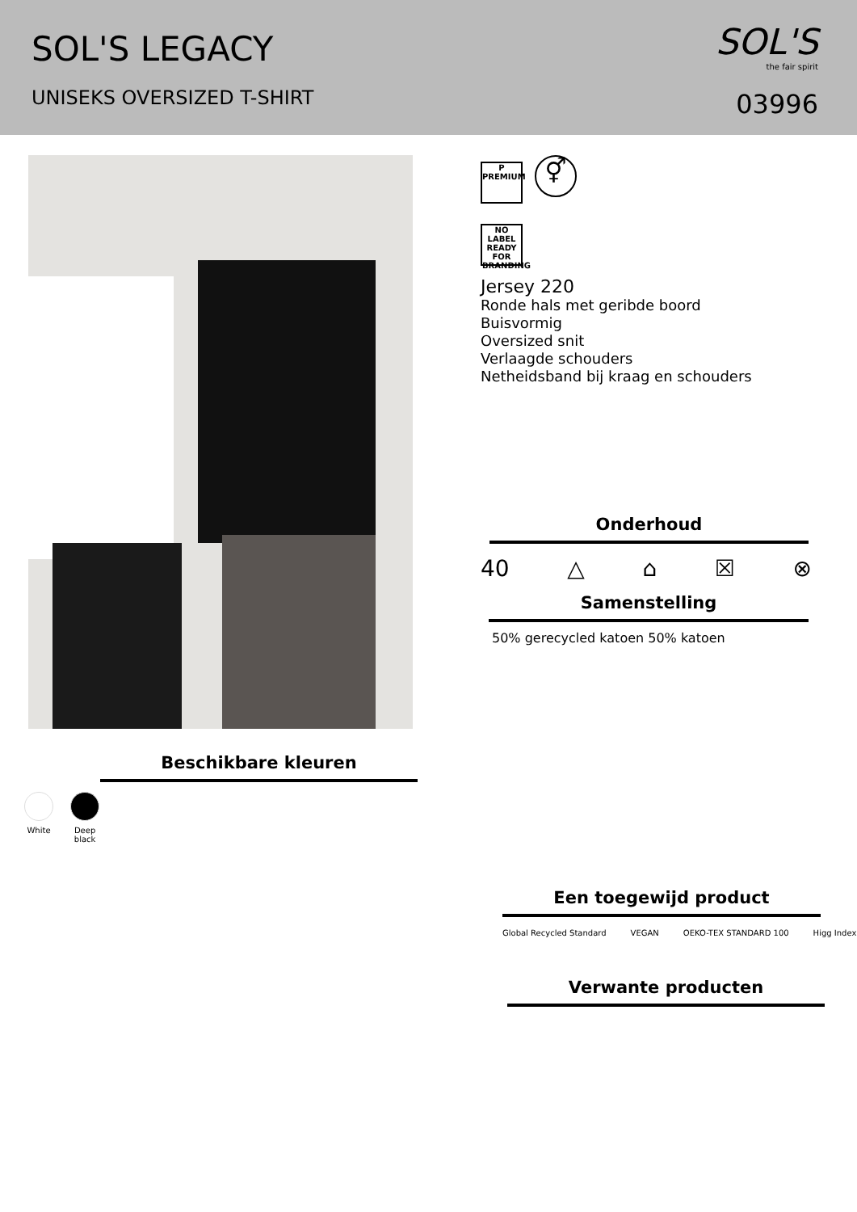SOL'S LEGACY
UNISEKS OVERSIZED T-SHIRT
SOL'S
the fair spirit
03996
Beschikbare kleuren
White
Deep black
P
PREMIUM ⚥
NO LABEL READY FOR BRANDING
Jersey 220
Ronde hals met geribde boord
Buisvormig
Oversized snit
Verlaagde schouders
Netheidsband bij kraag en schouders
Onderhoud
40 △ ⌂ ☒ ⊗
Samenstelling
50% gerecycled katoen 50% katoen
Een toegewijd product
Global Recycled Standard VEGAN OEKO-TEX STANDARD 100 Higg Index
Verwante producten